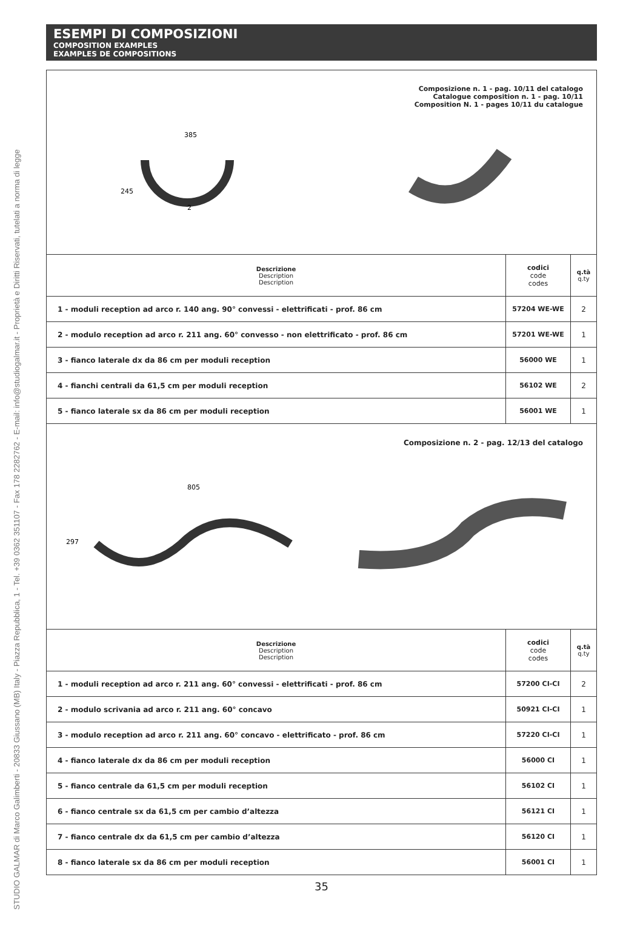STUDIO GALMAR di Marco Galimberti - 20833 Giussano (MB) Italy - Piazza Repubblica, 1 - Tel. +39 0362 351107 - Fax 178 2282762 - E-mail: info@studiogalmar.it - Proprietà e Diritti Riservati, tutelati a norma di legge
ESEMPI DI COMPOSIZIONI
COMPOSITION EXAMPLES
EXAMPLES DE COMPOSITIONS
Composizione n. 1 - pag. 10/11 del catalogo
Catalogue composition n. 1 - pag. 10/11
Composition N. 1 - pages 10/11 du catalogue
385
245
2
| Descrizione Description Description | codici code codes | q.tà q.ty |
| --- | --- | --- |
| 1 - moduli reception ad arco r. 140 ang. 90° convessi - elettrificati - prof. 86 cm | 57204 WE-WE | 2 |
| 2 - modulo reception ad arco r. 211 ang. 60° convesso - non elettrificato - prof. 86 cm | 57201 WE-WE | 1 |
| 3 - fianco laterale dx da 86 cm per moduli reception | 56000 WE | 1 |
| 4 - fianchi centrali da 61,5 cm per moduli reception | 56102 WE | 2 |
| 5 - fianco laterale sx da 86 cm per moduli reception | 56001 WE | 1 |
Composizione n. 2 - pag. 12/13 del catalogo
805
297
| Descrizione Description Description | codici code codes | q.tà q.ty |
| --- | --- | --- |
| 1 - moduli reception ad arco r. 211 ang. 60° convessi - elettrificati - prof. 86 cm | 57200 CI-CI | 2 |
| 2 - modulo scrivania ad arco r. 211 ang. 60° concavo | 50921 CI-CI | 1 |
| 3 - modulo reception ad arco r. 211 ang. 60° concavo - elettrificato - prof. 86 cm | 57220 CI-CI | 1 |
| 4 - fianco laterale dx da 86 cm per moduli reception | 56000 CI | 1 |
| 5 - fianco centrale da 61,5 cm per moduli reception | 56102 CI | 1 |
| 6 - fianco centrale sx da 61,5 cm per cambio d’altezza | 56121 CI | 1 |
| 7 - fianco centrale dx da 61,5 cm per cambio d’altezza | 56120 CI | 1 |
| 8 - fianco laterale sx da 86 cm per moduli reception | 56001 CI | 1 |
35